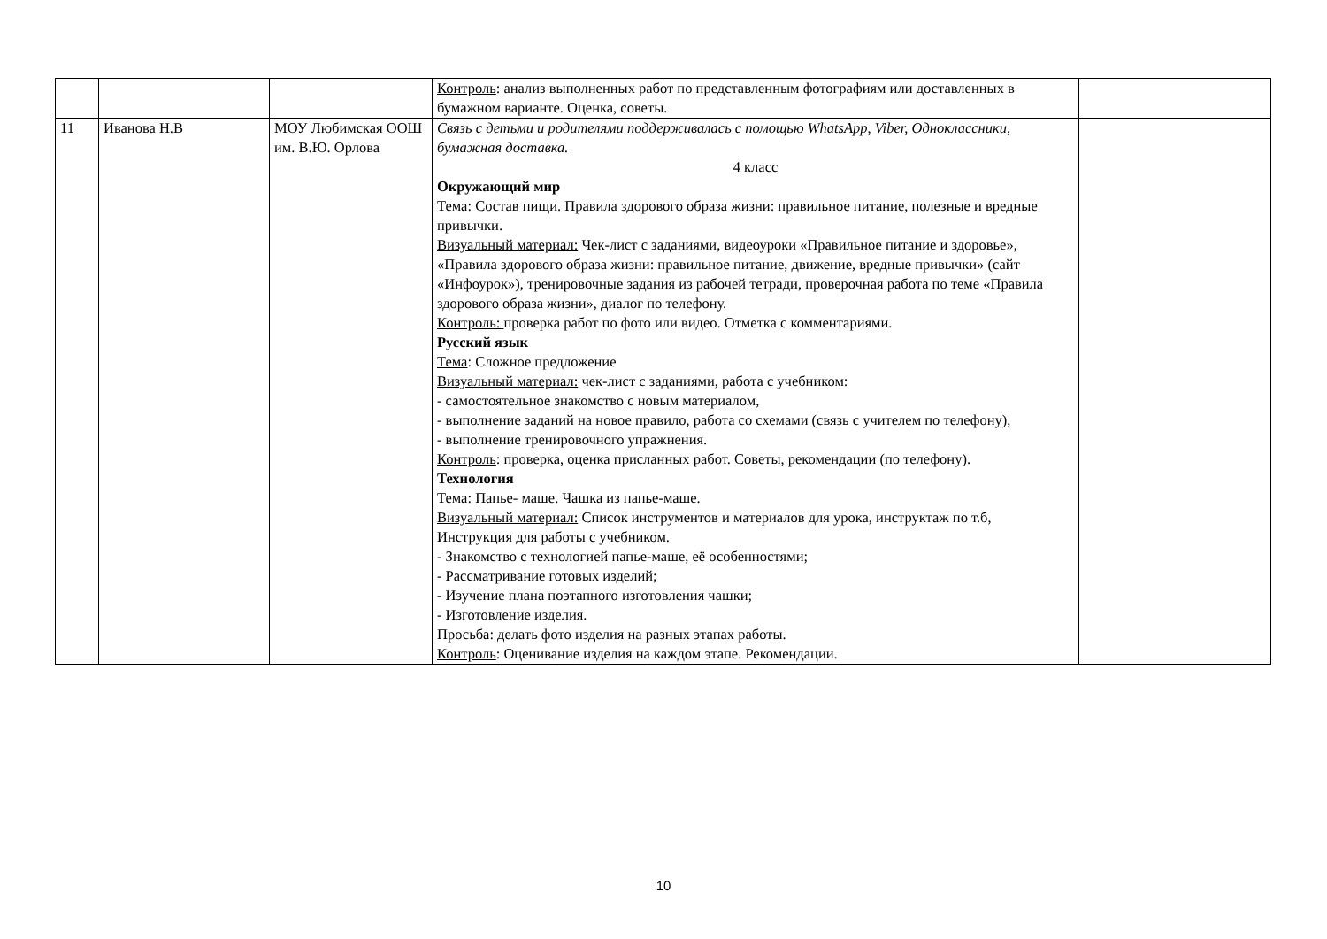| | | | Контроль : анализ выполненных работ по представленным фотографиям или доставленных в бумажном варианте. Оценка, советы. | |
| 11 | Иванова Н.В | МОУ Любимская ООШ им. В.Ю. Орлова | Связь с детьми и родителями поддерживалась с помощью WhatsApp, Viber, Одноклассники, бумажная доставка. 4 класс Окружающий мир Тема: Состав пищи. Правила здорового образа жизни: правильное питание, полезные и вредные привычки. Визуальный материал: Чек-лист с заданиями, видеоуроки «Правильное питание и здоровье», «Правила здорового образа жизни: правильное питание, движение, вредные привычки» (сайт «Инфоурок»), тренировочные задания из рабочей тетради, проверочная работа по теме «Правила здорового образа жизни», диалог по телефону. Контроль: проверка работ по фото или видео. Отметка с комментариями. Русский язык Тема : Сложное предложение Визуальный материал: чек-лист с заданиями, работа с учебником: - самостоятельное знакомство с новым материалом, - выполнение заданий на новое правило, работа со схемами (связь с учителем по телефону), - выполнение тренировочного упражнения. Контроль : проверка, оценка присланных работ. Советы, рекомендации (по телефону). Технология Тема: Папье- маше. Чашка из папье-маше. Визуальный материал: Список инструментов и материалов для урока, инструктаж по т.б, Инструкция для работы с учебником. - Знакомство с технологией папье-маше, её особенностями; - Рассматривание готовых изделий; - Изучение плана поэтапного изготовления чашки; - Изготовление изделия. Просьба: делать фото изделия на разных этапах работы. Контроль : Оценивание изделия на каждом этапе. Рекомендации. | |
10